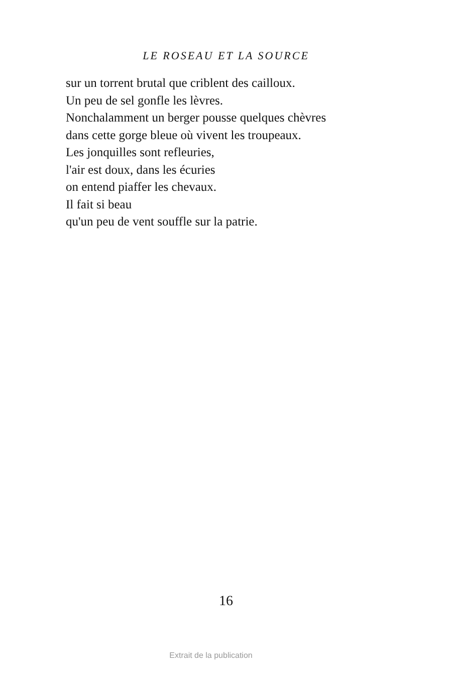LE ROSEAU ET LA SOURCE
sur un torrent brutal que criblent des cailloux.
Un peu de sel gonfle les lèvres.
Nonchalamment un berger pousse quelques chèvres
dans cette gorge bleue où vivent les troupeaux.
Les jonquilles sont refleuries,
l'air est doux, dans les écuries
on entend piaffer les chevaux.
Il fait si beau
qu'un peu de vent souffle sur la patrie.
16
Extrait de la publication